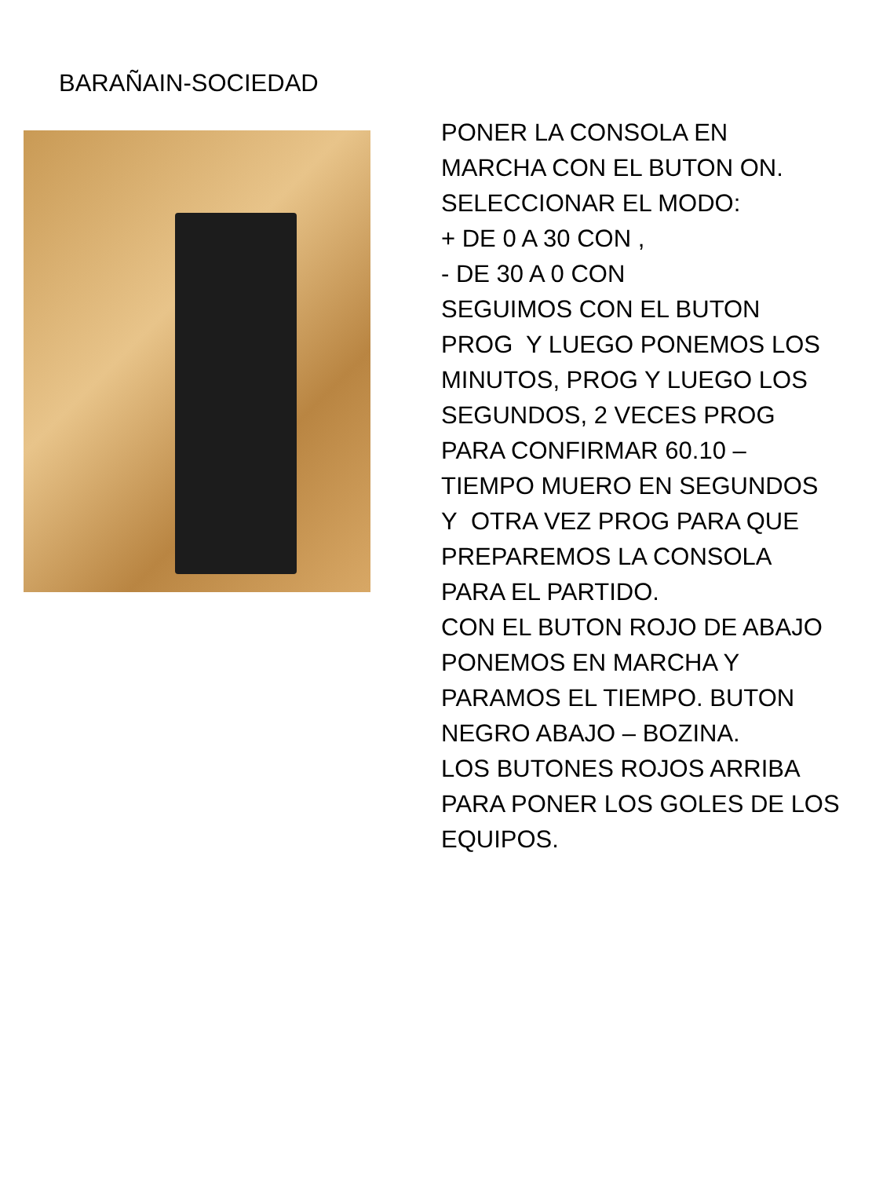BARAÑAIN-SOCIEDAD
PONER LA CONSOLA EN
MARCHA CON EL BUTON ON.
SELECCIONAR EL MODO:
+ DE 0 A 30 CON ,
- DE 30 A 0 CON
SEGUIMOS CON EL BUTON
PROG Y LUEGO PONEMOS LOS
MINUTOS, PROG Y LUEGO LOS
SEGUNDOS, 2 VECES PROG
PARA CONFIRMAR 60.10 –
TIEMPO MUERO EN SEGUNDOS
Y OTRA VEZ PROG PARA QUE
PREPAREMOS LA CONSOLA
PARA EL PARTIDO.
CON EL BUTON ROJO DE ABAJO
PONEMOS EN MARCHA Y
PARAMOS EL TIEMPO. BUTON
NEGRO ABAJO – BOZINA.
LOS BUTONES ROJOS ARRIBA
PARA PONER LOS GOLES DE LOS
EQUIPOS.